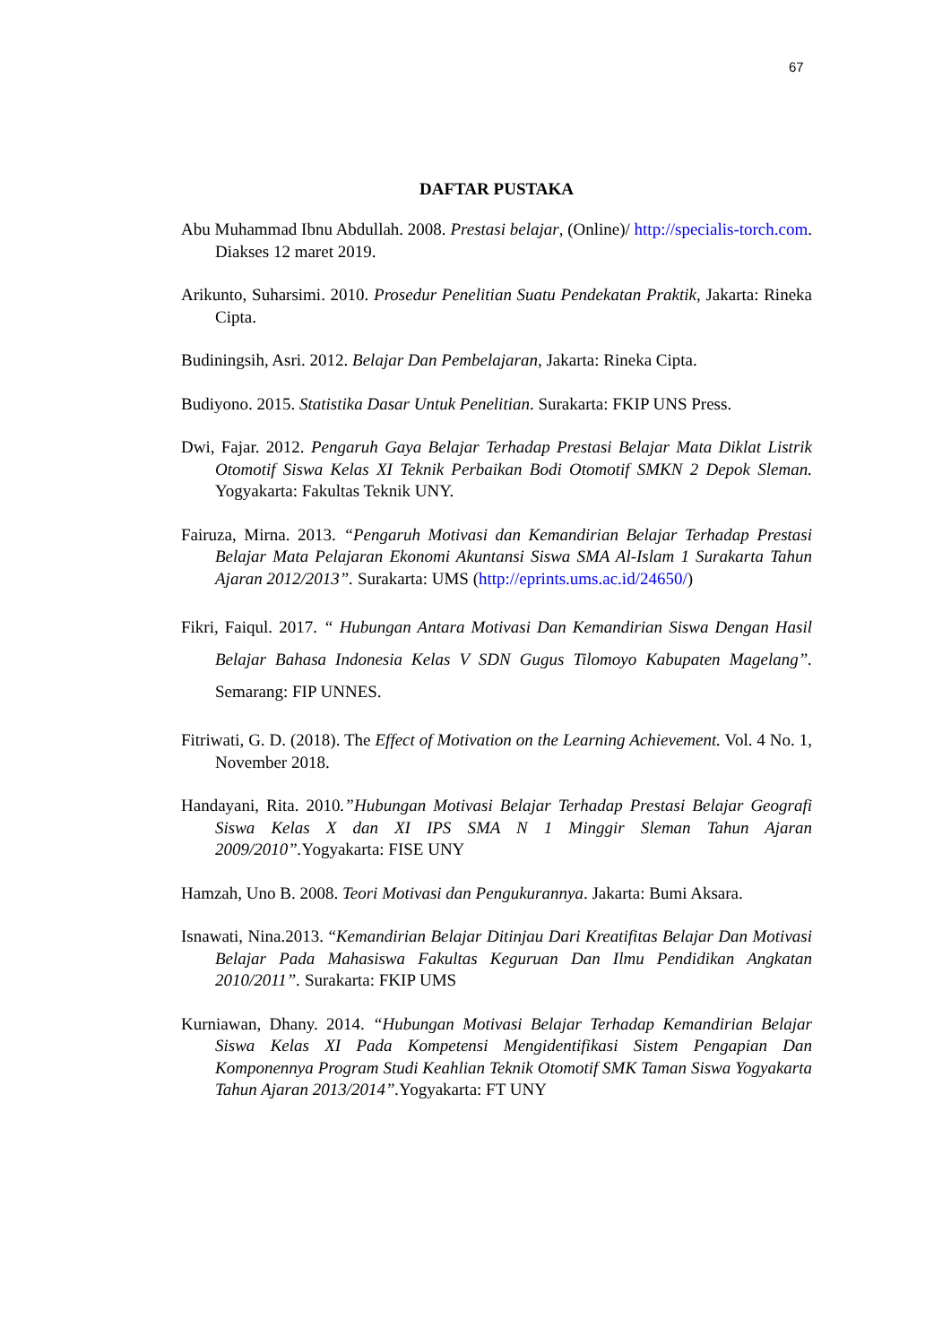67
DAFTAR PUSTAKA
Abu Muhammad Ibnu Abdullah. 2008. Prestasi belajar, (Online)/ http://specialis-torch.com. Diakses 12 maret 2019.
Arikunto, Suharsimi. 2010. Prosedur Penelitian Suatu Pendekatan Praktik, Jakarta: Rineka Cipta.
Budiningsih, Asri. 2012. Belajar Dan Pembelajaran, Jakarta: Rineka Cipta.
Budiyono. 2015. Statistika Dasar Untuk Penelitian. Surakarta: FKIP UNS Press.
Dwi, Fajar. 2012. Pengaruh Gaya Belajar Terhadap Prestasi Belajar Mata Diklat Listrik Otomotif Siswa Kelas XI Teknik Perbaikan Bodi Otomotif SMKN 2 Depok Sleman. Yogyakarta: Fakultas Teknik UNY.
Fairuza, Mirna. 2013. “Pengaruh Motivasi dan Kemandirian Belajar Terhadap Prestasi Belajar Mata Pelajaran Ekonomi Akuntansi Siswa SMA Al-Islam 1 Surakarta Tahun Ajaran 2012/2013”. Surakarta: UMS (http://eprints.ums.ac.id/24650/)
Fikri, Faiqul. 2017. “ Hubungan Antara Motivasi Dan Kemandirian Siswa Dengan Hasil Belajar Bahasa Indonesia Kelas V SDN Gugus Tilomoyo Kabupaten Magelang”. Semarang: FIP UNNES.
Fitriwati, G. D. (2018). The Effect of Motivation on the Learning Achievement. Vol. 4 No. 1, November 2018.
Handayani, Rita. 2010.”Hubungan Motivasi Belajar Terhadap Prestasi Belajar Geografi Siswa Kelas X dan XI IPS SMA N 1 Minggir Sleman Tahun Ajaran 2009/2010”. Yogyakarta: FISE UNY
Hamzah, Uno B. 2008. Teori Motivasi dan Pengukurannya. Jakarta: Bumi Aksara.
Isnawati, Nina.2013. “Kemandirian Belajar Ditinjau Dari Kreatifitas Belajar Dan Motivasi Belajar Pada Mahasiswa Fakultas Keguruan Dan Ilmu Pendidikan Angkatan 2010/2011”. Surakarta: FKIP UMS
Kurniawan, Dhany. 2014. “Hubungan Motivasi Belajar Terhadap Kemandirian Belajar Siswa Kelas XI Pada Kompetensi Mengidentifikasi Sistem Pengapian Dan Komponennya Program Studi Keahlian Teknik Otomotif SMK Taman Siswa Yogyakarta Tahun Ajaran 2013/2014”. Yogyakarta: FT UNY